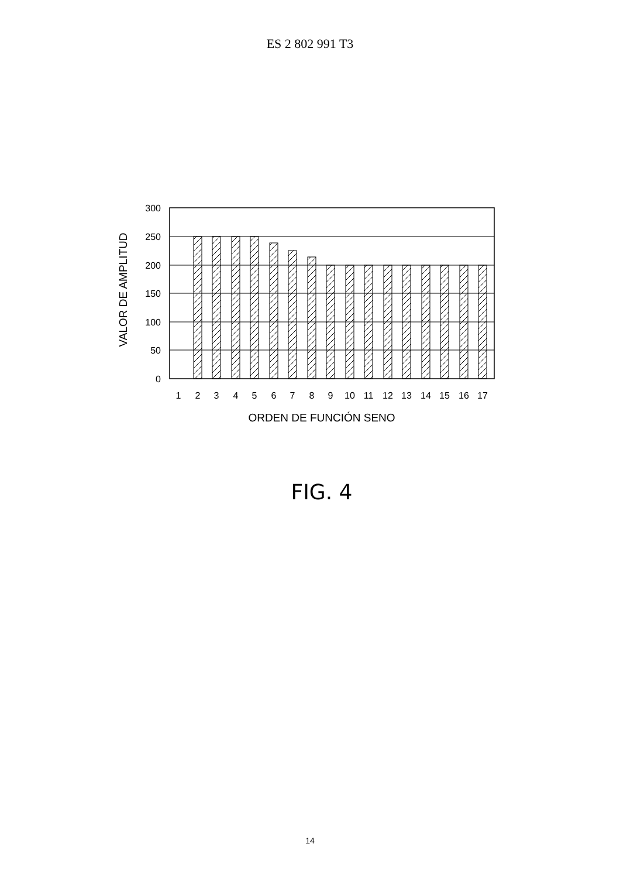ES 2 802 991 T3
300
250
200
150
100
50
0
1
2
3
4
5
6
7
8
9
10
11
12
13
14
15
16
17
ORDEN DE FUNCIÓN SENO
VALOR DE AMPLITUD
FIG. 4
14